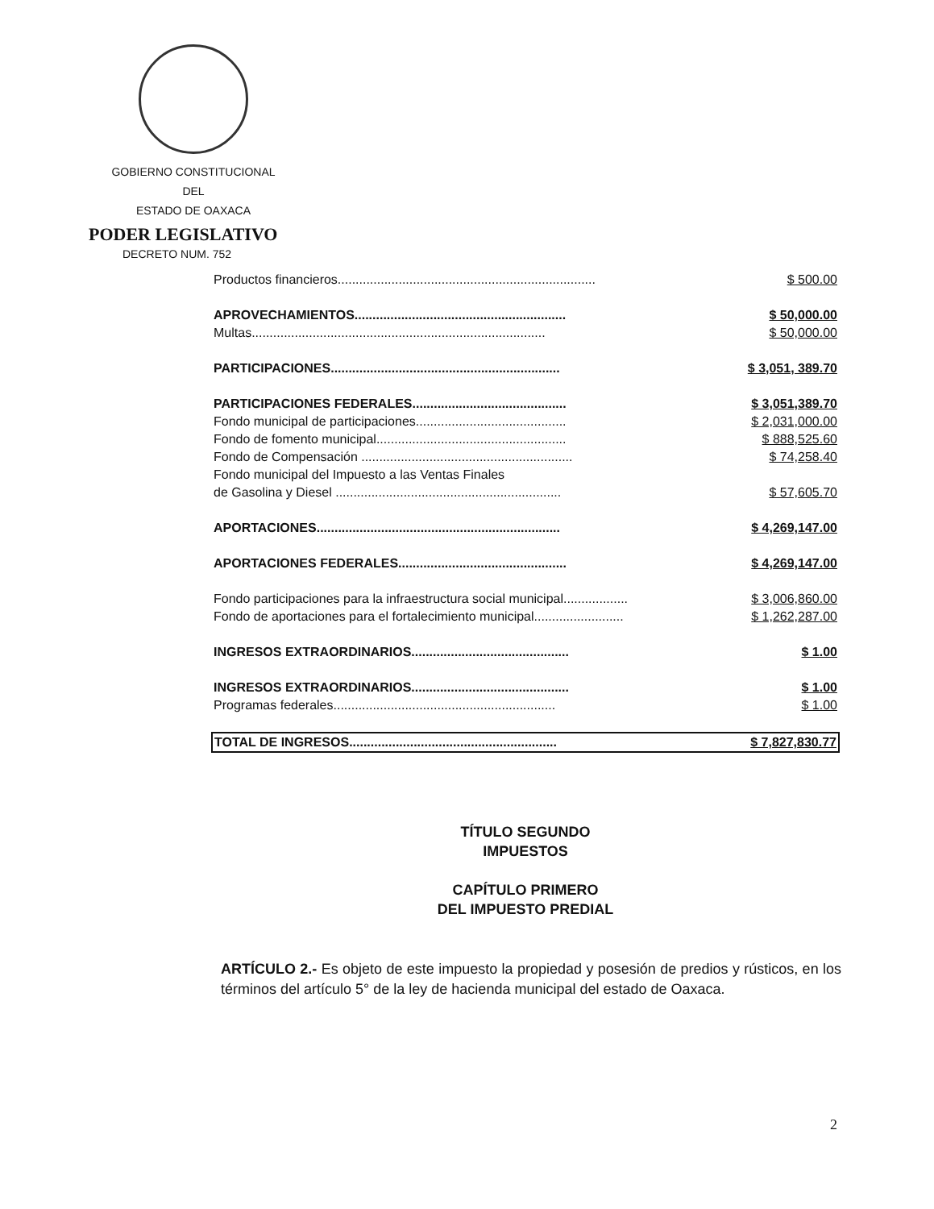GOBIERNO CONSTITUCIONAL
DEL
ESTADO DE OAXACA
PODER LEGISLATIVO
DECRETO NUM. 752
| Productos financieros........................................................................ | $ 500.00 |
| APROVECHAMIENTOS........................................................... | $ 50,000.00 |
| Multas.................................................................................. | $ 50,000.00 |
| PARTICIPACIONES................................................................ | $ 3,051, 389.70 |
| PARTICIPACIONES FEDERALES........................................... | $ 3,051,389.70 |
| Fondo municipal de participaciones.......................................... | $ 2,031,000.00 |
| Fondo de fomento municipal..................................................... | $ 888,525.60 |
| Fondo de Compensación ........................................................... | $ 74,258.40 |
| Fondo municipal del Impuesto a las Ventas Finales de Gasolina y Diesel ............................................................... | $ 57,605.70 |
| APORTACIONES.................................................................... | $ 4,269,147.00 |
| APORTACIONES FEDERALES............................................... | $ 4,269,147.00 |
| Fondo participaciones para la infraestructura social municipal.................. | $ 3,006,860.00 |
| Fondo de aportaciones para el fortalecimiento municipal......................... | $ 1,262,287.00 |
| INGRESOS EXTRAORDINARIOS............................................ | $ 1.00 |
| INGRESOS EXTRAORDINARIOS............................................ | $ 1.00 |
| Programas federales.............................................................. | $ 1.00 |
| TOTAL DE INGRESOS.......................................................... | $ 7,827,830.77 |
TÍTULO SEGUNDO
IMPUESTOS
CAPÍTULO PRIMERO
DEL IMPUESTO PREDIAL
ARTÍCULO 2.- Es objeto de este impuesto la propiedad y posesión de predios y rústicos, en los términos del artículo 5° de la ley de hacienda municipal del estado de Oaxaca.
2